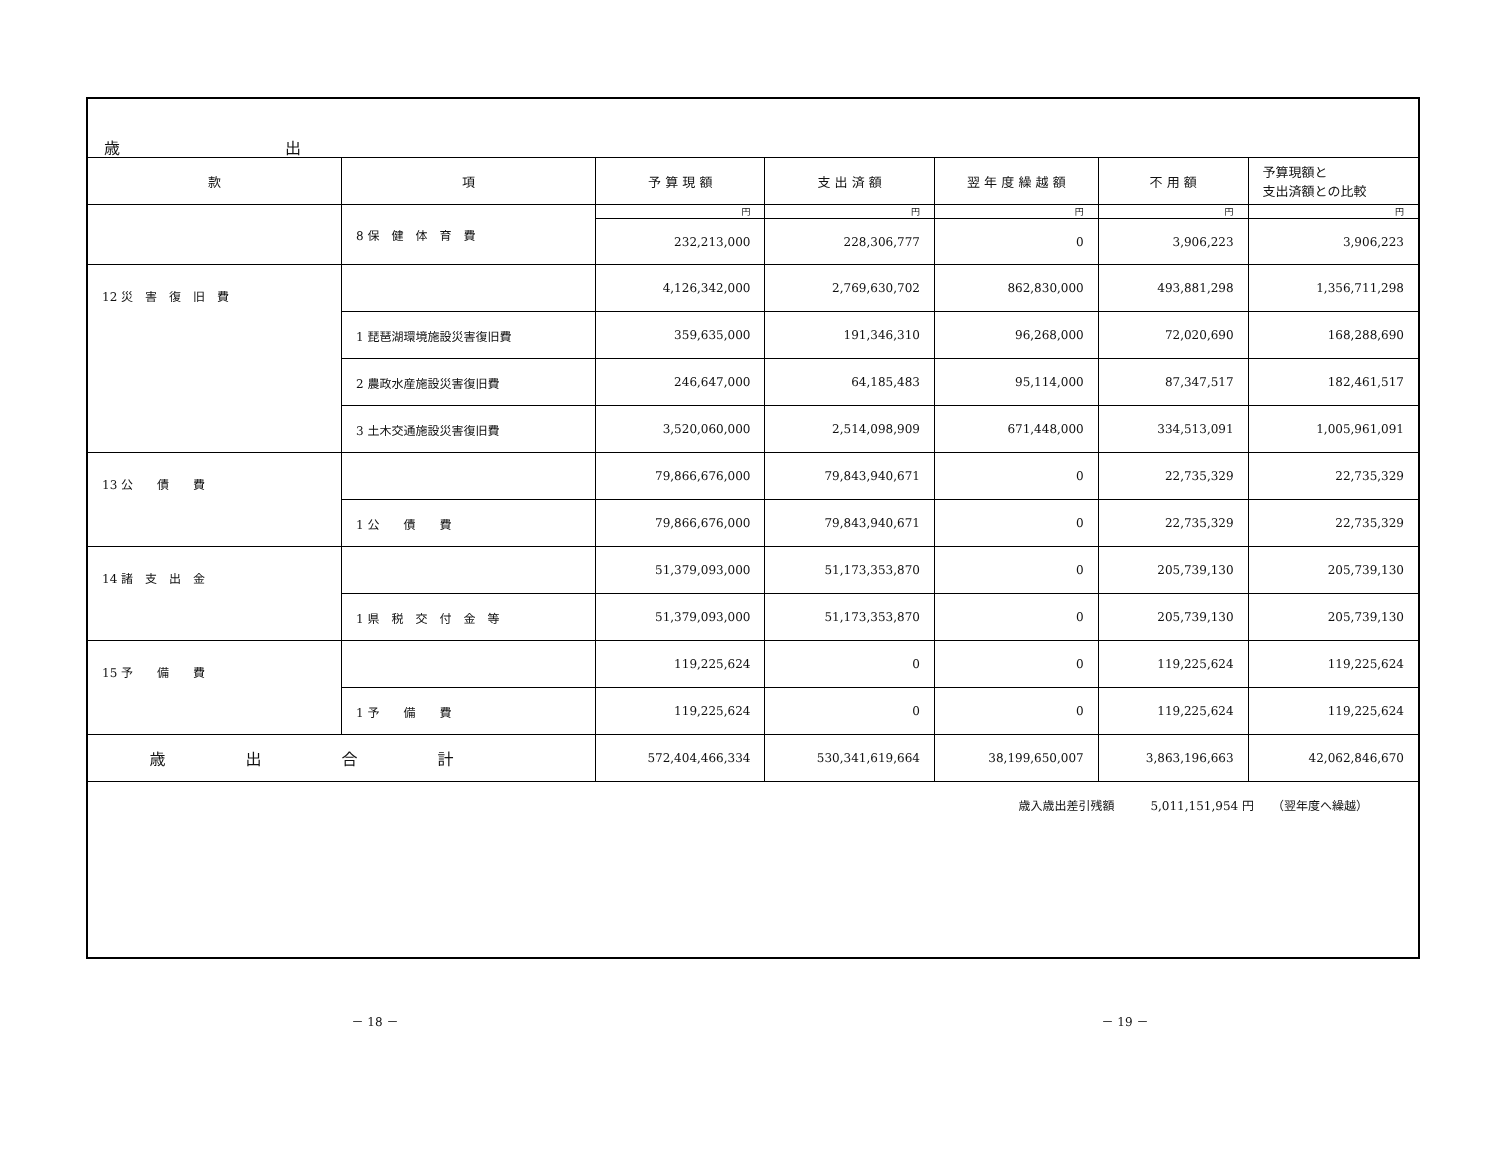歳 出
| 款 | 項 | 予 算 現 額 | 支 出 済 額 | 翌 年 度 繰 越 額 | 不 用 額 | 予算現額と 支出済額との比較 |
| --- | --- | --- | --- | --- | --- | --- |
| | 8 保 健 体 育 費 | 円 | 円 | 円 | 円 | 円 |
| | | 232,213,000 | 228,306,777 | 0 | 3,906,223 | 3,906,223 |
| 12 災 害 復 旧 費 | | 4,126,342,000 | 2,769,630,702 | 862,830,000 | 493,881,298 | 1,356,711,298 |
| | 1 琵琶湖環境施設災害復旧費 | 359,635,000 | 191,346,310 | 96,268,000 | 72,020,690 | 168,288,690 |
| | 2 農政水産施設災害復旧費 | 246,647,000 | 64,185,483 | 95,114,000 | 87,347,517 | 182,461,517 |
| | 3 土木交通施設災害復旧費 | 3,520,060,000 | 2,514,098,909 | 671,448,000 | 334,513,091 | 1,005,961,091 |
| 13 公 債 費 | | 79,866,676,000 | 79,843,940,671 | 0 | 22,735,329 | 22,735,329 |
| | 1 公 債 費 | 79,866,676,000 | 79,843,940,671 | 0 | 22,735,329 | 22,735,329 |
| 14 諸 支 出 金 | | 51,379,093,000 | 51,173,353,870 | 0 | 205,739,130 | 205,739,130 |
| | 1 県 税 交 付 金 等 | 51,379,093,000 | 51,173,353,870 | 0 | 205,739,130 | 205,739,130 |
| 15 予 備 費 | | 119,225,624 | 0 | 0 | 119,225,624 | 119,225,624 |
| | 1 予 備 費 | 119,225,624 | 0 | 0 | 119,225,624 | 119,225,624 |
| 歳出合計 | | 572,404,466,334 | 530,341,619,664 | 38,199,650,007 | 3,863,196,663 | 42,062,846,670 |
歳入歳出差引残額　　　5,011,151,954 円　　（翌年度へ繰越）
－ 18 － － 19 －